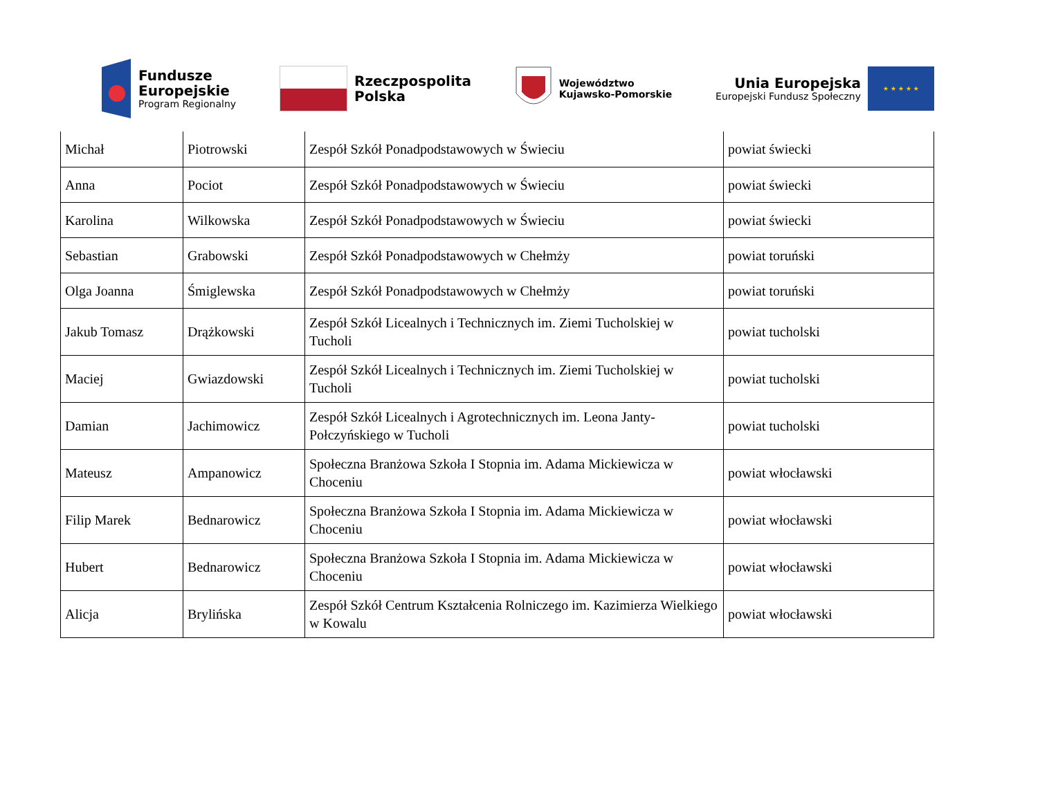Fundusze
Europejskie
Program Regionalny
Rzeczpospolita
Polska
Województwo
Kujawsko-Pomorskie
Unia Europejska
Europejski Fundusz Społeczny
★ ★ ★ ★ ★
| Michał | Piotrowski | Zespół Szkół Ponadpodstawowych w Świeciu | powiat świecki |
| Anna | Pociot | Zespół Szkół Ponadpodstawowych w Świeciu | powiat świecki |
| Karolina | Wilkowska | Zespół Szkół Ponadpodstawowych w Świeciu | powiat świecki |
| Sebastian | Grabowski | Zespół Szkół Ponadpodstawowych w Chełmży | powiat toruński |
| Olga Joanna | Śmiglewska | Zespół Szkół Ponadpodstawowych w Chełmży | powiat toruński |
| Jakub Tomasz | Drążkowski | Zespół Szkół Licealnych i Technicznych im. Ziemi Tucholskiej w Tucholi | powiat tucholski |
| Maciej | Gwiazdowski | Zespół Szkół Licealnych i Technicznych im. Ziemi Tucholskiej w Tucholi | powiat tucholski |
| Damian | Jachimowicz | Zespół Szkół Licealnych i Agrotechnicznych im. Leona Janty-Połczyńskiego w Tucholi | powiat tucholski |
| Mateusz | Ampanowicz | Społeczna Branżowa Szkoła I Stopnia im. Adama Mickiewicza w Choceniu | powiat włocławski |
| Filip Marek | Bednarowicz | Społeczna Branżowa Szkoła I Stopnia im. Adama Mickiewicza w Choceniu | powiat włocławski |
| Hubert | Bednarowicz | Społeczna Branżowa Szkoła I Stopnia im. Adama Mickiewicza w Choceniu | powiat włocławski |
| Alicja | Brylińska | Zespół Szkół Centrum Kształcenia Rolniczego im. Kazimierza Wielkiego w Kowalu | powiat włocławski |